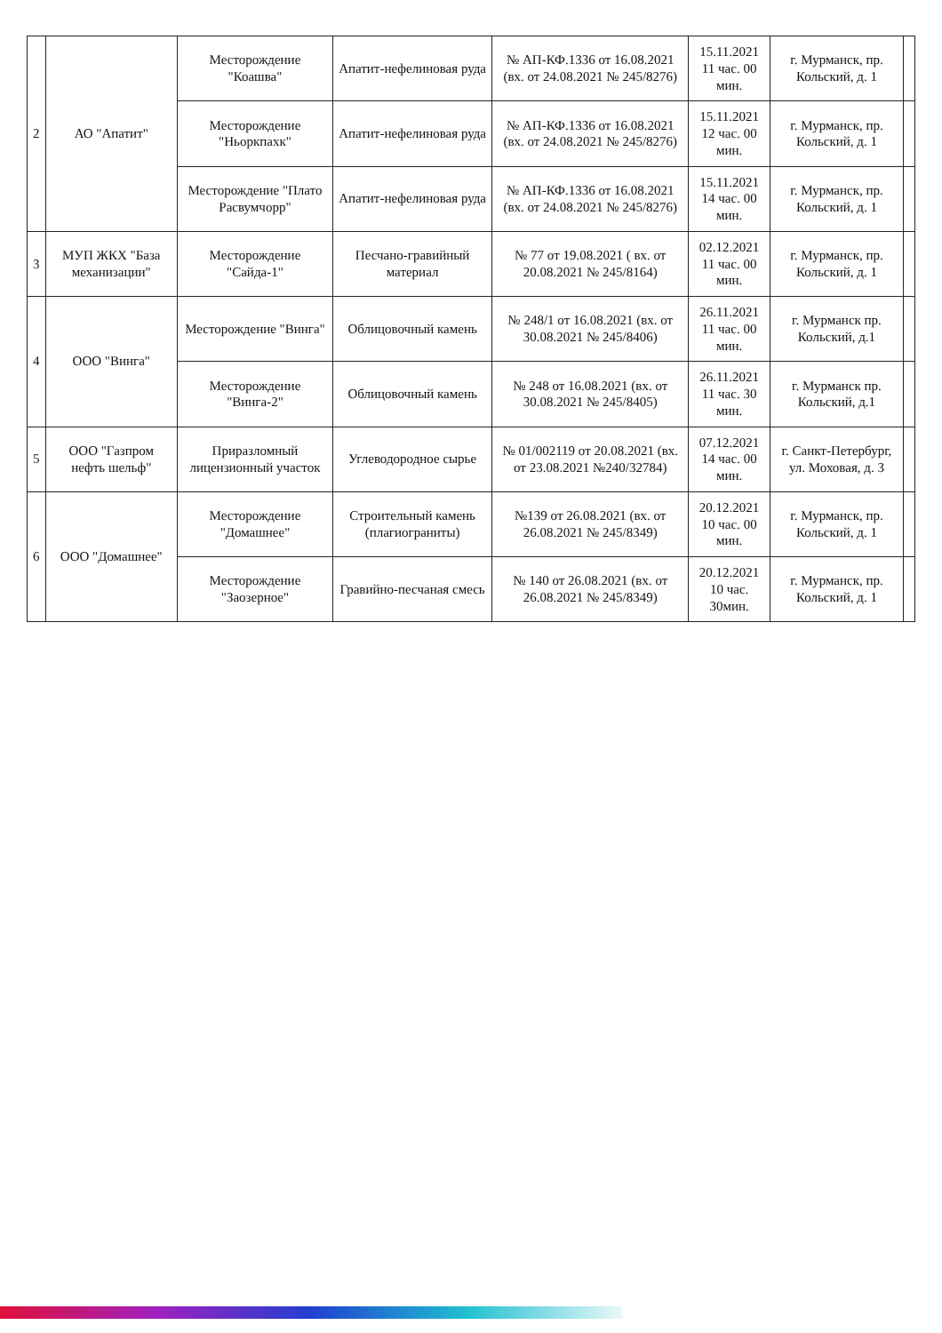| 2 | АО "Апатит" | Месторождение "Коашва" | Апатит-нефелиновая руда | № АП-КФ.1336 от 16.08.2021 (вх. от 24.08.2021 № 245/8276) | 15.11.2021 11 час. 00 мин. | г. Мурманск, пр. Кольский, д. 1 | |
| | | Месторождение "Ньоркпахк" | Апатит-нефелиновая руда | № АП-КФ.1336 от 16.08.2021 (вх. от 24.08.2021 № 245/8276) | 15.11.2021 12 час. 00 мин. | г. Мурманск, пр. Кольский, д. 1 | |
| | | Месторождение "Плато Расвумчорр" | Апатит-нефелиновая руда | № АП-КФ.1336 от 16.08.2021 (вх. от 24.08.2021 № 245/8276) | 15.11.2021 14 час. 00 мин. | г. Мурманск, пр. Кольский, д. 1 | |
| 3 | МУП ЖКХ "База механизации" | Месторождение "Сайда-1" | Песчано-гравийный материал | № 77 от 19.08.2021 ( вх. от 20.08.2021 № 245/8164) | 02.12.2021 11 час. 00 мин. | г. Мурманск, пр. Кольский, д. 1 | |
| 4 | ООО "Винга" | Месторождение "Винга" | Облицовочный камень | № 248/1 от 16.08.2021 (вх. от 30.08.2021 № 245/8406) | 26.11.2021 11 час. 00 мин. | г. Мурманск пр. Кольский, д.1 | |
| | | Месторождение "Винга-2" | Облицовочный камень | № 248 от 16.08.2021 (вх. от 30.08.2021 № 245/8405) | 26.11.2021 11 час. 30 мин. | г. Мурманск пр. Кольский, д.1 | |
| 5 | ООО "Газпром нефть шельф" | Приразломный лицензионный участок | Углеводородное сырье | № 01/002119 от 20.08.2021 (вх. от 23.08.2021 №240/32784) | 07.12.2021 14 час. 00 мин. | г. Санкт-Петербург, ул. Моховая, д. 3 | |
| 6 | ООО "Домашнее" | Месторождение "Домашнее" | Строительный камень (плагиограниты) | №139 от 26.08.2021 (вх. от 26.08.2021 № 245/8349) | 20.12.2021 10 час. 00 мин. | г. Мурманск, пр. Кольский, д. 1 | |
| | | Месторождение "Заозерное" | Гравийно-песчаная смесь | № 140 от 26.08.2021 (вх. от 26.08.2021 № 245/8349) | 20.12.2021 10 час. 30мин. | г. Мурманск, пр. Кольский, д. 1 | |